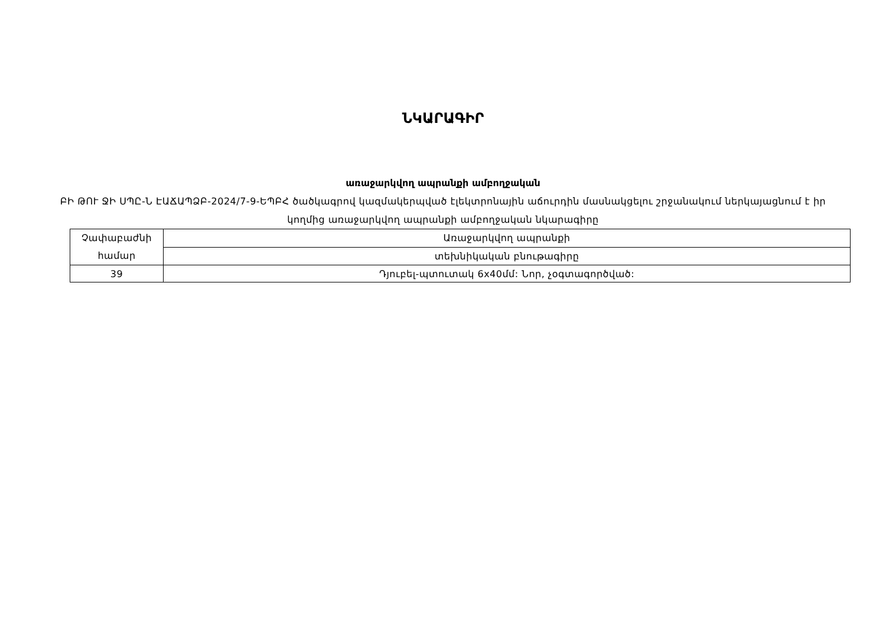ՆԿԱՐԱԳԻՐ
առաջարկվող ապրանքի ամբողջական
ԲԻ ԹՈՒ ՋԻ ՍՊԸ-Ն ԷԱՃԱՊՁԲ-2024/7-9-ԵՊԲՀ ծածկագրով կազմակերպված էլեկտրոնային աճուրդին մասնակցելու շրջանակում ներկայացնում է իր կողմից առաջարկվող ապրանքի ամբողջական նկարագիրը
| Չափաբաժնի համար | Առաջարկվող ապրանքի |
| | տեխնիկական բնութագիրը |
| 39 | Դյուբել-պտուտակ 6x40մմ: Նոր, չօգտագործված: |